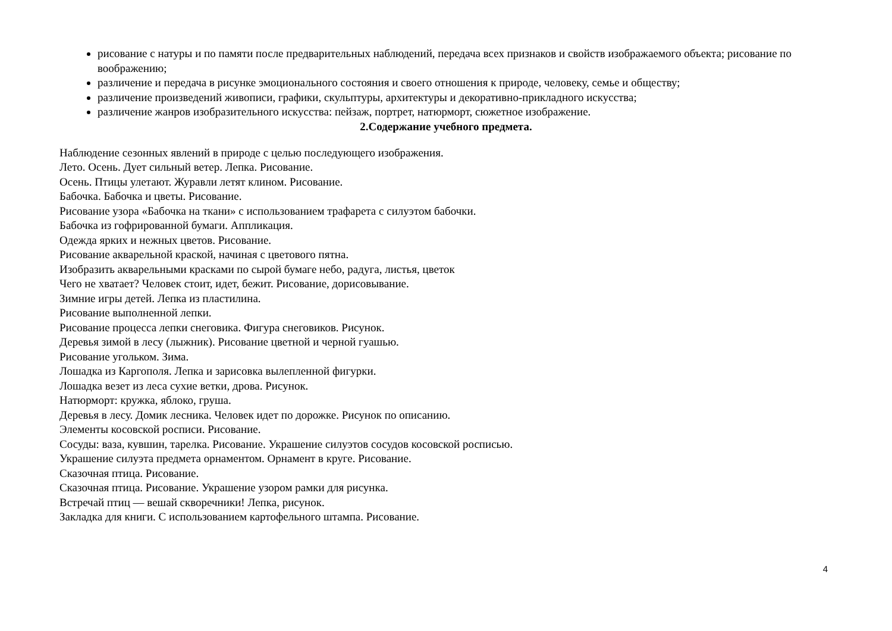рисование с натуры и по памяти после предварительных наблюдений, передача всех признаков и свойств изображаемого объекта; рисование по воображению;
различение и передача в рисунке эмоционального состояния и своего отношения к природе, человеку, семье и обществу;
различение произведений живописи, графики, скульптуры, архитектуры и декоративно-прикладного искусства;
различение жанров изобразительного искусства: пейзаж, портрет, натюрморт, сюжетное изображение.
2.Содержание учебного предмета.
Наблюдение сезонных явлений в природе с целью последующего изображения.
Лето. Осень. Дует сильный ветер. Лепка. Рисование.
Осень. Птицы улетают. Журавли летят клином. Рисование.
Бабочка. Бабочка и цветы. Рисование.
Рисование узора «Бабочка на ткани» с использованием трафарета с силуэтом бабочки.
Бабочка из гофрированной бумаги. Аппликация.
Одежда ярких и нежных цветов. Рисование.
Рисование акварельной краской, начиная с цветового пятна.
Изобразить акварельными красками по сырой бумаге небо, радуга, листья, цветок
Чего не хватает? Человек стоит, идет, бежит. Рисование, дорисовывание.
Зимние игры детей. Лепка из пластилина.
Рисование выполненной лепки.
Рисование процесса лепки снеговика. Фигура снеговиков. Рисунок.
Деревья зимой в лесу (лыжник). Рисование цветной и черной гуашью.
Рисование угольком. Зима.
Лошадка из Каргополя. Лепка и зарисовка вылепленной фигурки.
Лошадка везет из леса сухие ветки, дрова. Рисунок.
Натюрморт: кружка, яблоко, груша.
Деревья в лесу. Домик лесника. Человек идет по дорожке. Рисунок по описанию.
Элементы косовской росписи. Рисование.
Сосуды: ваза, кувшин, тарелка. Рисование. Украшение силуэтов сосудов косовской росписью.
Украшение силуэта предмета орнаментом. Орнамент в круге. Рисование.
Сказочная птица. Рисование.
Сказочная птица. Рисование. Украшение узором рамки для рисунка.
Встречай птиц — вешай скворечники! Лепка, рисунок.
Закладка для книги. С использованием картофельного штампа. Рисование.
4